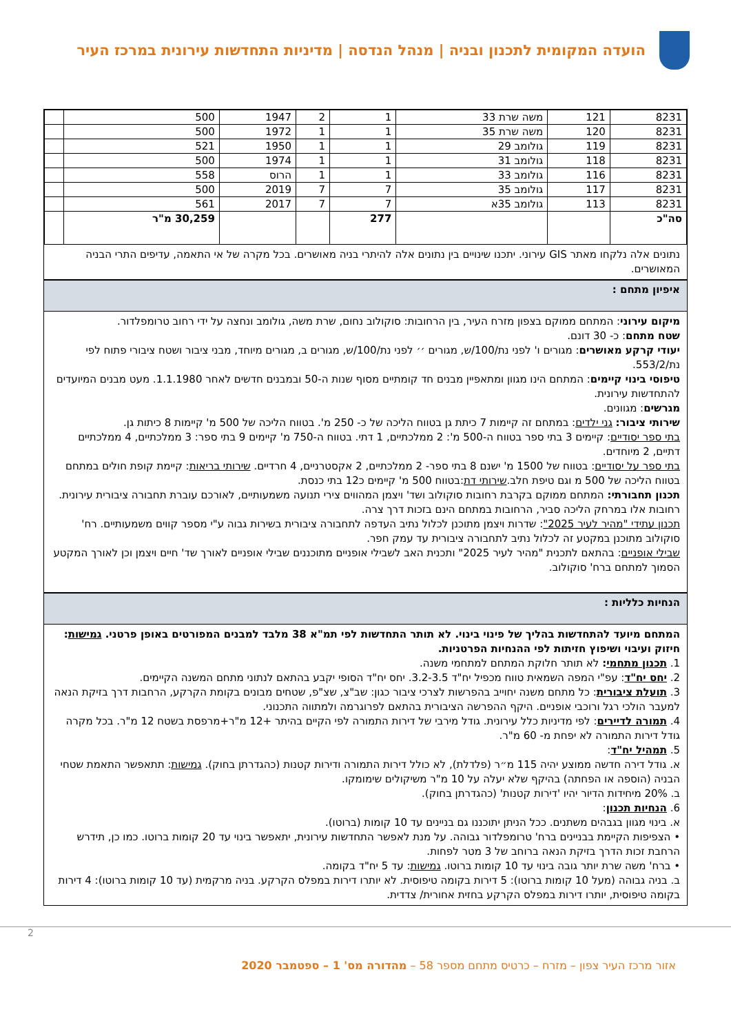הועדה המקומית לתכנון ובניה | מנהל הנדסה | מדיניות התחדשות עירונית במרכז העיר
| 8231 | 121 | משה שרת 33 | 1 | 2 | 1947 | 500 | |
| 8231 | 120 | משה שרת 35 | 1 | 1 | 1972 | 500 | |
| 8231 | 119 | גולומב 29 | 1 | 1 | 1950 | 521 | |
| 8231 | 118 | גולומב 31 | 1 | 1 | 1974 | 500 | |
| 8231 | 116 | גולומב 33 | 1 | 1 | הרוס | 558 | |
| 8231 | 117 | גולומב 35 | 7 | 7 | 2019 | 500 | |
| 8231 | 113 | גולומב 35א | 7 | 7 | 2017 | 561 | |
| סה"כ | | | 277 | | | 30,259 מ"ר | |
נתונים אלה נלקחו מאתר GIS עירוני. יתכנו שינויים בין נתונים אלה להיתרי בניה מאושרים. בכל מקרה של אי התאמה, עדיפים התרי הבניה המאושרים.
איפיון מתחם :
מיקום עירוני: המתחם ממוקם בצפון מזרח העיר, בין הרחובות: סוקולוב נחום, שרת משה, גולומב ונחצה על ידי רחוב טרומפלדור.
שטח מתחם: כ- 30 דונם.
יעודי קרקע מאושרים: מגורים ו' לפני נת/100/ש, מגורים ׳׳ לפני נת/100/ש, מגורים ב, מגורים מיוחד, מבני ציבור ושטח ציבורי פתוח לפי נת/553/2.
טיפוסי בינוי קיימים: המתחם הינו מגוון ומתאפיין מבנים חד קומתיים מסוף שנות ה-50 ובמבנים חדשים לאחר 1.1.1980. מעט מבנים המיועדים להתחדשות עירונית.
מגרשים: מגוונים.
שירותי ציבור: גני ילדים: במתחם זה קיימות 7 כיתת גן בטווח הליכה של כ- 250 מ'. בטווח הליכה של 500 מ' קיימות 8 כיתות גן.
בתי ספר יסודיים: קיימים 3 בתי ספר בטווח ה-500 מ': 2 ממלכתיים, 1 דתי. בטווח ה-750 מ' קיימים 9 בתי ספר: 3 ממלכתיים, 4 ממלכתיים דתיים, 2 מיוחדים.
בתי ספר על יסודיים: בטווח של 1500 מ' ישנם 8 בתי ספר- 2 ממלכתיים, 2 אקסטרניים, 4 חרדיים. שירותי בריאות: קיימת קופת חולים במתחם בטווח הליכה של 500 מ וגם טיפת חלב.שירותי דת:בטווח 500 מ' קיימים כ12 בתי כנסת.
תכנון תחבורתי: המתחם ממוקם בקרבת רחובות סוקולוב ושד' ויצמן המהווים צירי תנועה משמעותיים, לאורכם עוברת תחבורה ציבורית עירונית. רחובות אלו במרחק הליכה סביר, הרחובות במתחם הינם בזכות דרך צרה.
תכנון עתידי "מהיר לעיר 2025": שדרות ויצמן מתוכנן לכלול נתיב העדפה לתחבורה ציבורית בשירות גבוה ע"י מספר קווים משמעותיים. רח' סוקולוב מתוכנן במקטע זה לכלול נתיב לתחבורה ציבורית עד עמק חפר.
שבילי אופניים: בהתאם לתכנית "מהיר לעיר 2025" ותכנית האב לשבילי אופניים מתוכננים שבילי אופניים לאורך שד' חיים ויצמן וכן לאורך המקטע הסמוך למתחם ברח' סוקולוב.
הנחיות כלליות :
המתחם מיועד להתחדשות בהליך של פינוי בינוי. לא תותר התחדשות לפי תמ"א 38 מלבד למבנים המפורטים באופן פרטני. גמישות: חיזוק ועיבוי ושיפוץ חזיתות לפי ההנחיות הפרטניות.
1. תכנון מתחמי: לא תותר חלוקת המתחם למתחמי משנה.
2. יחס יח"ד: עפ"י המפה השמאית טווח מכפיל יח"ד 3.2-3.5. יחס יח"ד הסופי יקבע בהתאם לנתוני מתחם המשנה הקיימים.
3. תועלת ציבורית: כל מתחם משנה יחוייב בהפרשות לצרכי ציבור כגון: שב"צ, שצ"פ, שטחים מבונים בקומת הקרקע, הרחבות דרך בזיקת הנאה למעבר הולכי רגל ורוכבי אופניים. היקף ההפרשה הציבורית בהתאם לפרוגרמה ולמתווה התכנוני.
4. תמורה לדיירים: לפי מדיניות כלל עירונית. גודל מירבי של דירות התמורה לפי הקיים בהיתר +12 מ"ר+מרפסת בשטח 12 מ"ר. בכל מקרה גודל דירות התמורה לא יפחת מ- 60 מ"ר.
5. תמהיל יח"ד:
א. גודל דירה חדשה ממוצע יהיה 115 מ״ר (פלדלת), לא כולל דירות התמורה ודירות קטנות (כהגדרתן בחוק). גמישות: תתאפשר התאמת שטחי הבניה (הוספה או הפחתה) בהיקף שלא יעלה על 10 מ"ר משיקולים שימומקו.
ב. 20% מיחידות הדיור יהיו 'דירות קטנות' (כהגדרתן בחוק).
6. הנחיות תכנון:
א. בינוי מגוון בגבהים משתנים. ככל הניתן יתוכננו גם בניינים עד 10 קומות (ברוטו).
• הצפיפות הקיימת בבניינים ברח' טרומפלדור גבוהה. על מנת לאפשר התחדשות עירונית, יתאפשר בינוי עד 20 קומות ברוטו. כמו כן, תידרש הרחבת זכות הדרך בזיקת הנאה ברוחב של 3 מטר לפחות.
• ברח' משה שרת יותר גובה בינוי עד 10 קומות ברוטו. גמישות: עד 5 יח"ד בקומה.
ב. בניה גבוהה (מעל 10 קומות ברוטו): 5 דירות בקומה טיפוסית. לא יותרו דירות במפלס הקרקע. בניה מרקמית (עד 10 קומות ברוטו): 4 דירות בקומה טיפוסית, יותרו דירות במפלס הקרקע בחזית אחורית/ צדדית.
2
אזור מרכז העיר צפון – מזרח – כרטיס מתחם מספר 58 – מהדורה מס' 1 – ספטמבר 2020